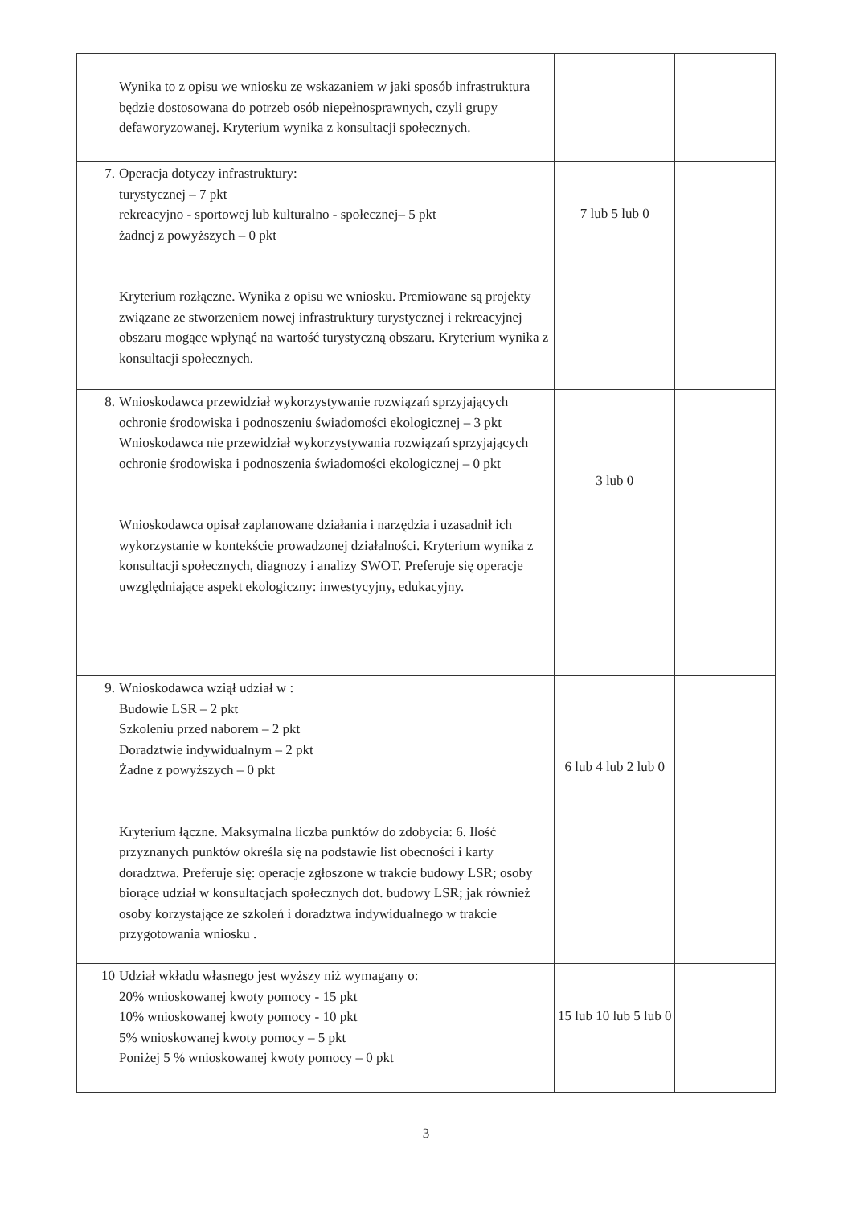| | Wynika to z opisu we wniosku ze wskazaniem w jaki sposób infrastruktura będzie dostosowana do potrzeb osób niepełnosprawnych, czyli grupy defaworyzowanej. Kryterium wynika z konsultacji społecznych. | | |
| 7. | Operacja dotyczy infrastruktury: turystycznej – 7 pkt rekreacyjno - sportowej lub kulturalno - społecznej– 5 pkt żadnej z powyższych – 0 pkt Kryterium rozłączne. Wynika z opisu we wniosku. Premiowane są projekty związane ze stworzeniem nowej infrastruktury turystycznej i rekreacyjnej obszaru mogące wpłynąć na wartość turystyczną obszaru. Kryterium wynika z konsultacji społecznych. | 7 lub 5 lub 0 | |
| 8. | Wnioskodawca przewidział wykorzystywanie rozwiązań sprzyjających ochronie środowiska i podnoszeniu świadomości ekologicznej – 3 pkt Wnioskodawca nie przewidział wykorzystywania rozwiązań sprzyjających ochronie środowiska i podnoszenia świadomości ekologicznej – 0 pkt Wnioskodawca opisał zaplanowane działania i narzędzia i uzasadnił ich wykorzystanie w kontekście prowadzonej działalności. Kryterium wynika z konsultacji społecznych, diagnozy i analizy SWOT. Preferuje się operacje uwzględniające aspekt ekologiczny: inwestycyjny, edukacyjny. | 3 lub 0 | |
| 9. | Wnioskodawca wziął udział w : Budowie LSR – 2 pkt Szkoleniu przed naborem – 2 pkt Doradztwie indywidualnym – 2 pkt Żadne z powyższych – 0 pkt Kryterium łączne. Maksymalna liczba punktów do zdobycia: 6. Ilość przyznanych punktów określa się na podstawie list obecności i karty doradztwa. Preferuje się: operacje zgłoszone w trakcie budowy LSR; osoby biorące udział w konsultacjach społecznych dot. budowy LSR; jak również osoby korzystające ze szkoleń i doradztwa indywidualnego w trakcie przygotowania wniosku . | 6 lub 4 lub 2 lub 0 | |
| 10 | Udział wkładu własnego jest wyższy niż wymagany o: 20% wnioskowanej kwoty pomocy - 15 pkt 10% wnioskowanej kwoty pomocy - 10 pkt 5% wnioskowanej kwoty pomocy – 5 pkt Poniżej 5 % wnioskowanej kwoty pomocy – 0 pkt | 15 lub 10 lub 5 lub 0 | |
3